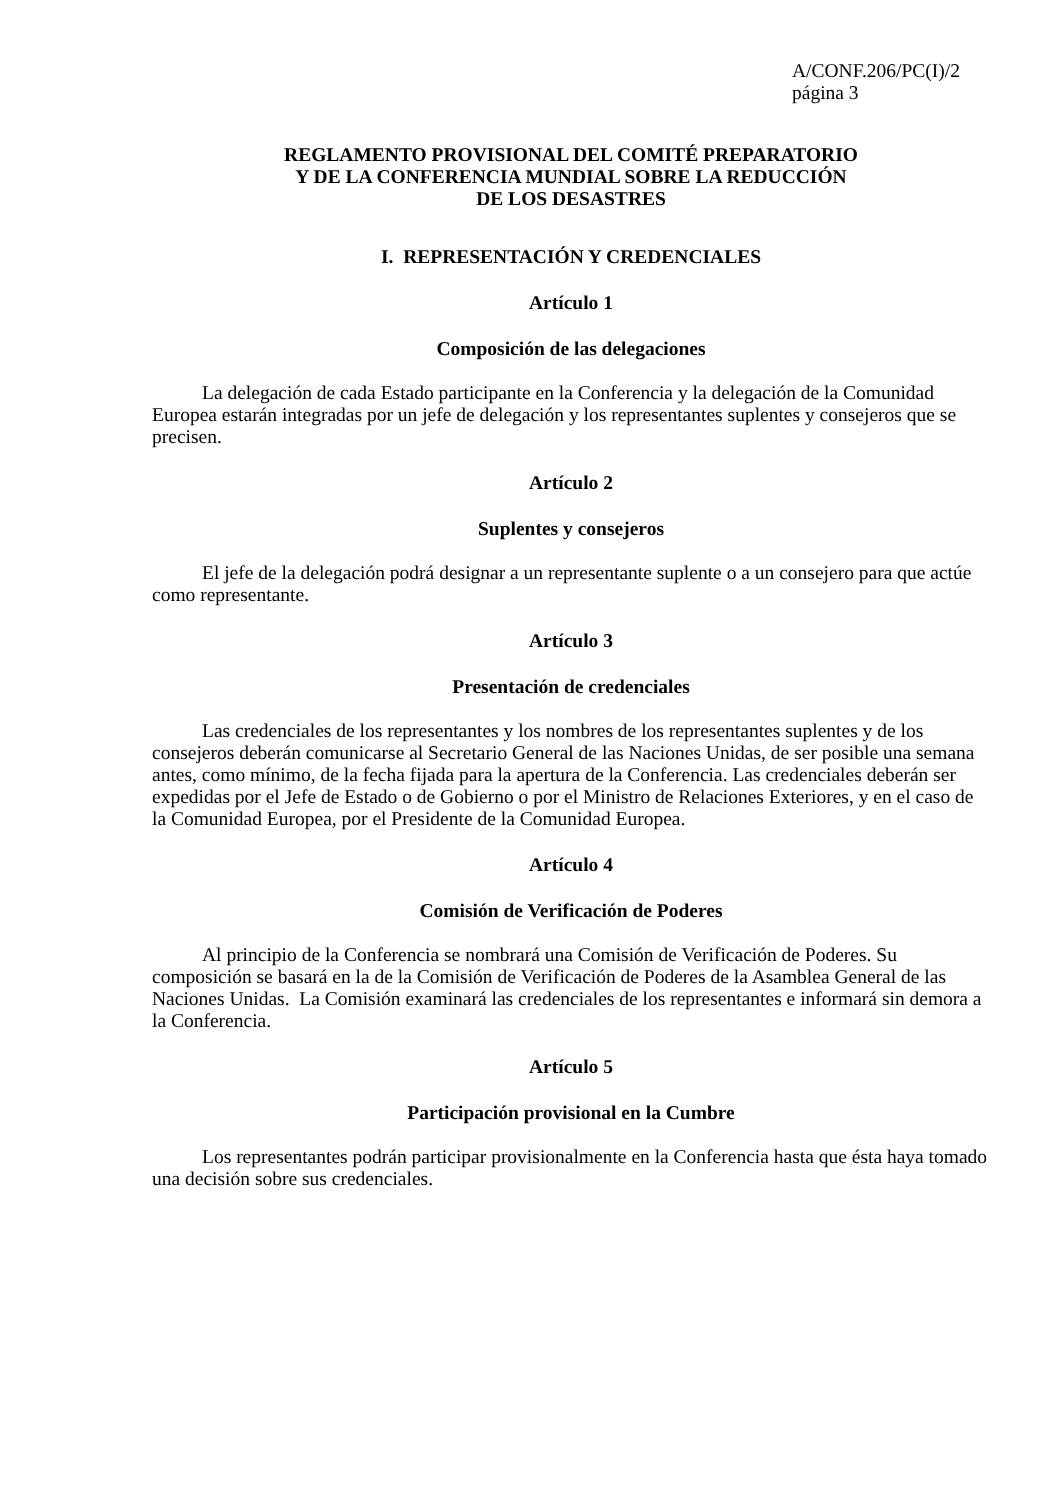A/CONF.206/PC(I)/2
página 3
REGLAMENTO PROVISIONAL DEL COMITÉ PREPARATORIO
Y DE LA CONFERENCIA MUNDIAL SOBRE LA REDUCCIÓN
DE LOS DESASTRES
I. REPRESENTACIÓN Y CREDENCIALES
Artículo 1
Composición de las delegaciones
La delegación de cada Estado participante en la Conferencia y la delegación de la Comunidad Europea estarán integradas por un jefe de delegación y los representantes suplentes y consejeros que se precisen.
Artículo 2
Suplentes y consejeros
El jefe de la delegación podrá designar a un representante suplente o a un consejero para que actúe como representante.
Artículo 3
Presentación de credenciales
Las credenciales de los representantes y los nombres de los representantes suplentes y de los consejeros deberán comunicarse al Secretario General de las Naciones Unidas, de ser posible una semana antes, como mínimo, de la fecha fijada para la apertura de la Conferencia. Las credenciales deberán ser expedidas por el Jefe de Estado o de Gobierno o por el Ministro de Relaciones Exteriores, y en el caso de la Comunidad Europea, por el Presidente de la Comunidad Europea.
Artículo 4
Comisión de Verificación de Poderes
Al principio de la Conferencia se nombrará una Comisión de Verificación de Poderes. Su composición se basará en la de la Comisión de Verificación de Poderes de la Asamblea General de las Naciones Unidas. La Comisión examinará las credenciales de los representantes e informará sin demora a la Conferencia.
Artículo 5
Participación provisional en la Cumbre
Los representantes podrán participar provisionalmente en la Conferencia hasta que ésta haya tomado una decisión sobre sus credenciales.